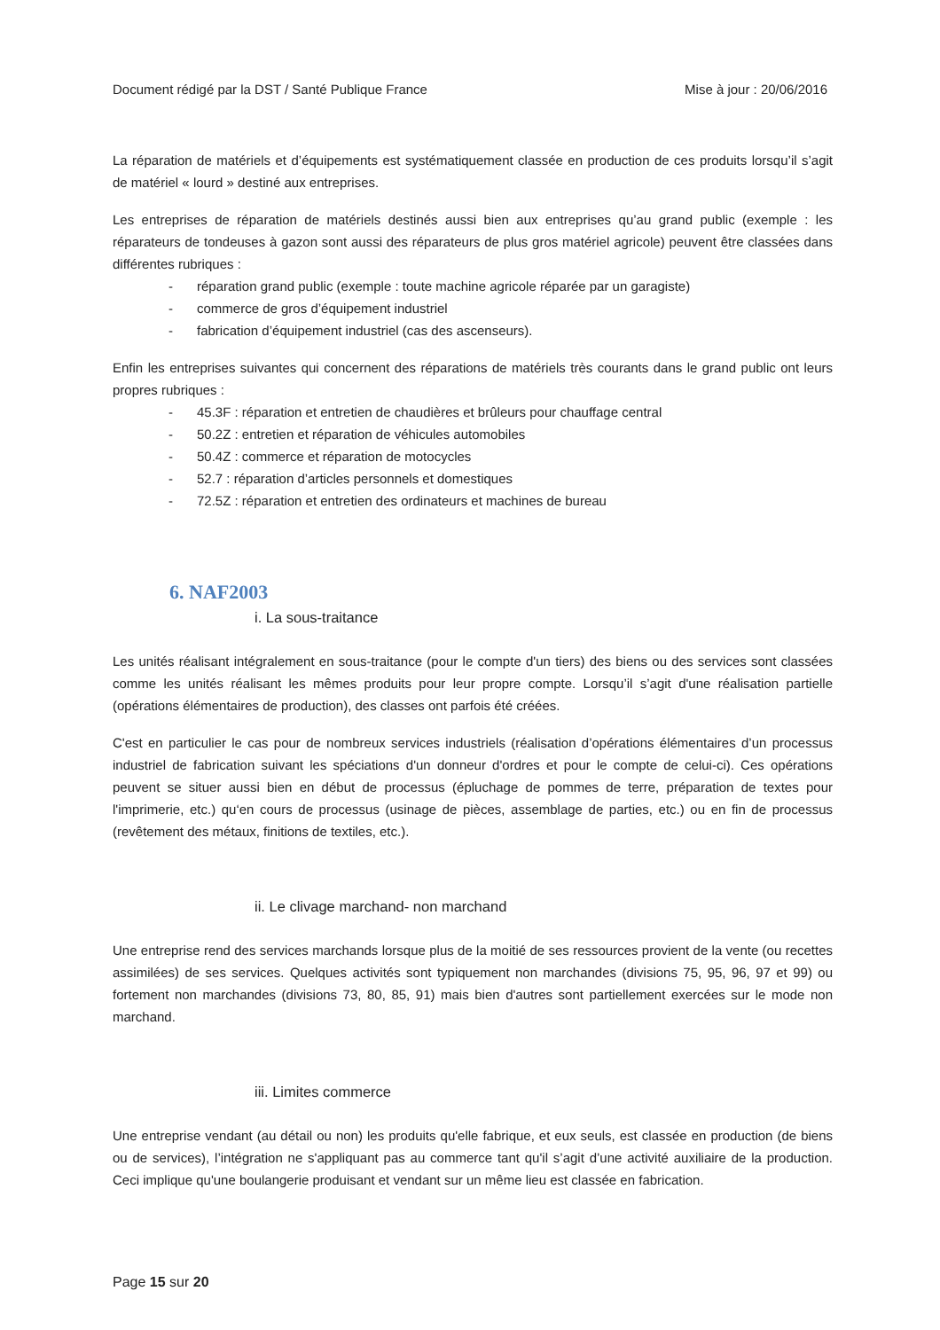Document rédigé par la DST / Santé Publique France Mise à jour : 20/06/2016
La réparation de matériels et d’équipements est systématiquement classée en production de ces produits lorsqu’il s’agit de matériel « lourd » destiné aux entreprises.
Les entreprises de réparation de matériels destinés aussi bien aux entreprises qu’au grand public (exemple : les réparateurs de tondeuses à gazon sont aussi des réparateurs de plus gros matériel agricole) peuvent être classées dans différentes rubriques :
- réparation grand public (exemple : toute machine agricole réparée par un garagiste)
- commerce de gros d’équipement industriel
- fabrication d’équipement industriel (cas des ascenseurs).
Enfin les entreprises suivantes qui concernent des réparations de matériels très courants dans le grand public ont leurs propres rubriques :
- 45.3F : réparation et entretien de chaudières et brûleurs pour chauffage central
- 50.2Z : entretien et réparation de véhicules automobiles
- 50.4Z : commerce et réparation de motocycles
- 52.7 : réparation d’articles personnels et domestiques
- 72.5Z : réparation et entretien des ordinateurs et machines de bureau
6. NAF2003
i. La sous-traitance
Les unités réalisant intégralement en sous-traitance (pour le compte d'un tiers) des biens ou des services sont classées comme les unités réalisant les mêmes produits pour leur propre compte. Lorsqu’il s’agit d'une réalisation partielle (opérations élémentaires de production), des classes ont parfois été créées.
C'est en particulier le cas pour de nombreux services industriels (réalisation d’opérations élémentaires d’un processus industriel de fabrication suivant les spéciations d'un donneur d'ordres et pour le compte de celui-ci). Ces opérations peuvent se situer aussi bien en début de processus (épluchage de pommes de terre, préparation de textes pour l'imprimerie, etc.) qu‘en cours de processus (usinage de pièces, assemblage de parties, etc.) ou en fin de processus (revêtement des métaux, finitions de textiles, etc.).
ii. Le clivage marchand- non marchand
Une entreprise rend des services marchands lorsque plus de la moitié de ses ressources provient de la vente (ou recettes assimilées) de ses services. Quelques activités sont typiquement non marchandes (divisions 75, 95, 96, 97 et 99) ou fortement non marchandes (divisions 73, 80, 85, 91) mais bien d'autres sont partiellement exercées sur le mode non marchand.
iii. Limites commerce
Une entreprise vendant (au détail ou non) les produits qu'elle fabrique, et eux seuls, est classée en production (de biens ou de services), l’intégration ne s'appliquant pas au commerce tant qu'il s’agit d’une activité auxiliaire de la production. Ceci implique qu'une boulangerie produisant et vendant sur un même lieu est classée en fabrication.
Page 15 sur 20